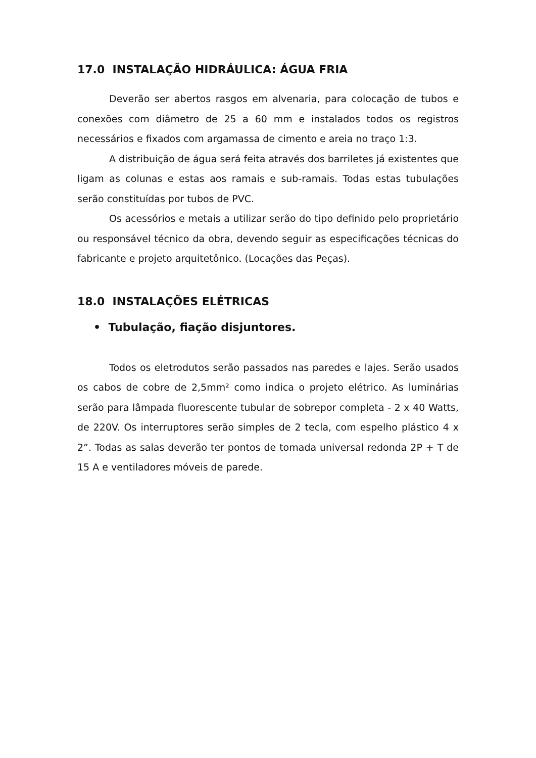17.0 INSTALAÇÃO HIDRÁULICA: ÁGUA FRIA
Deverão ser abertos rasgos em alvenaria, para colocação de tubos e conexões com diâmetro de 25 a 60 mm e instalados todos os registros necessários e fixados com argamassa de cimento e areia no traço 1:3.
A distribuição de água será feita através dos barriletes já existentes que ligam as colunas e estas aos ramais e sub-ramais. Todas estas tubulações serão constituídas por tubos de PVC.
Os acessórios e metais a utilizar serão do tipo definido pelo proprietário ou responsável técnico da obra, devendo seguir as especificações técnicas do fabricante e projeto arquitetônico. (Locações das Peças).
18.0 INSTALAÇÕES ELÉTRICAS
• Tubulação, fiação disjuntores.
Todos os eletrodutos serão passados nas paredes e lajes. Serão usados os cabos de cobre de 2,5mm² como indica o projeto elétrico. As luminárias serão para lâmpada fluorescente tubular de sobrepor completa - 2 x 40 Watts, de 220V. Os interruptores serão simples de 2 tecla, com espelho plástico 4 x 2”. Todas as salas deverão ter pontos de tomada universal redonda 2P + T de 15 A e ventiladores móveis de parede.